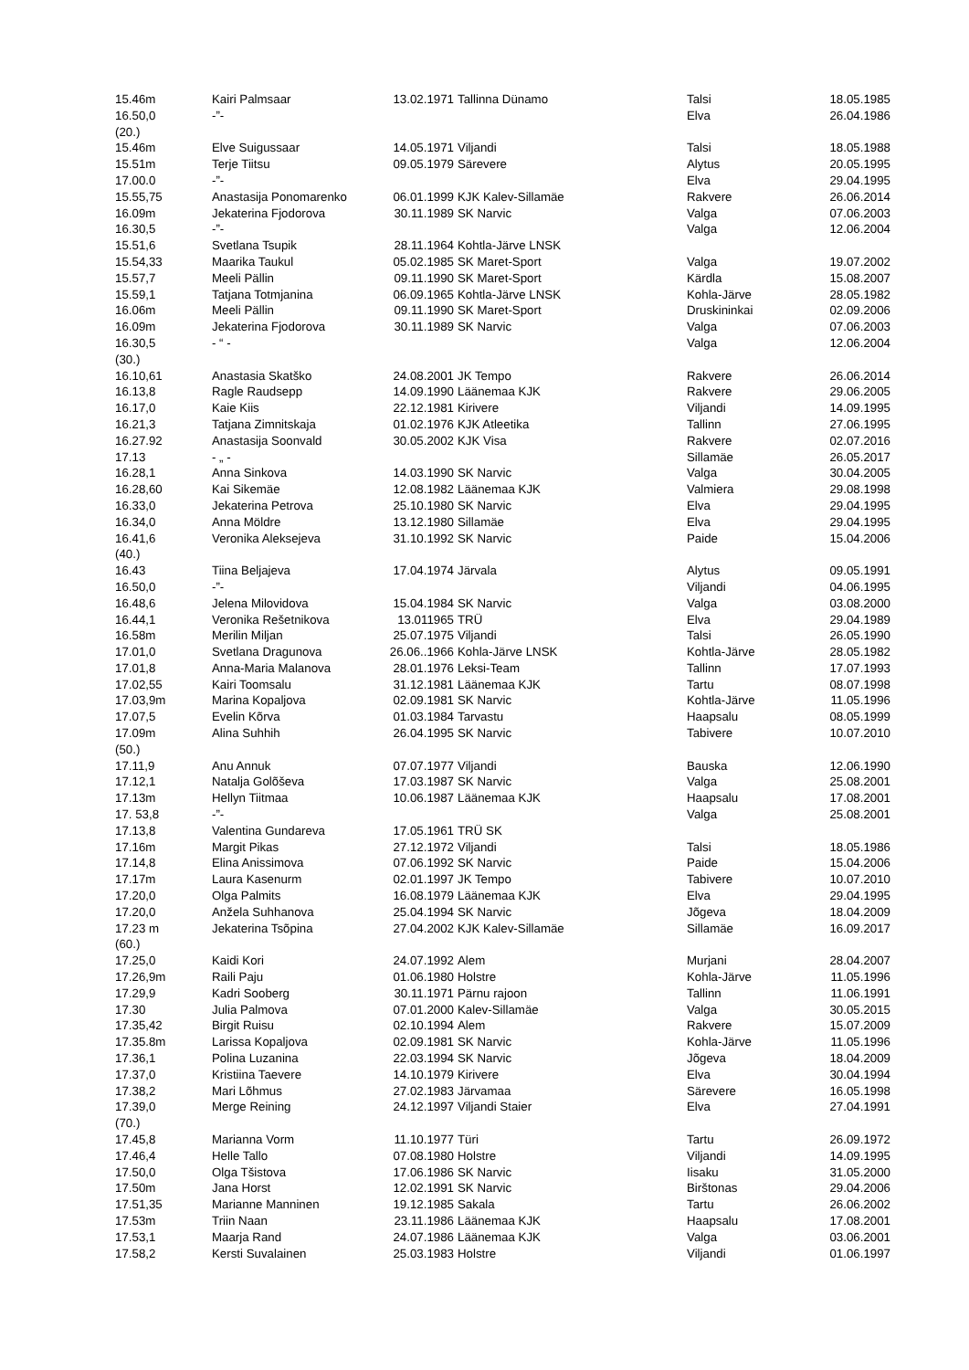| 15.46m | Kairi Palmsaar | 13.02.1971 | Tallinna Dünamo | Talsi | 18.05.1985 |
| 16.50,0 | -”- | | | Elva | 26.04.1986 |
| (20.) | | | | | |
| 15.46m | Elve Suigussaar | 14.05.1971 | Viljandi | Talsi | 18.05.1988 |
| 15.51m | Terje Tiitsu | 09.05.1979 | Särevere | Alytus | 20.05.1995 |
| 17.00.0 | -”- | | | Elva | 29.04.1995 |
| 15.55,75 | Anastasija Ponomarenko | 06.01.1999 | KJK Kalev-Sillamäe | Rakvere | 26.06.2014 |
| 16.09m | Jekaterina Fjodorova | 30.11.1989 | SK Narvic | Valga | 07.06.2003 |
| 16.30,5 | -”- | | | Valga | 12.06.2004 |
| 15.51,6 | Svetlana Tsupik | 28.11.1964 | Kohtla-Järve LNSK | | |
| 15.54,33 | Maarika Taukul | 05.02.1985 | SK Maret-Sport | Valga | 19.07.2002 |
| 15.57,7 | Meeli Pällin | 09.11.1990 | SK Maret-Sport | Kärdla | 15.08.2007 |
| 15.59,1 | Tatjana Totmjanina | 06.09.1965 | Kohtla-Järve LNSK | Kohla-Järve | 28.05.1982 |
| 16.06m | Meeli Pällin | 09.11.1990 | SK Maret-Sport | Druskininkai | 02.09.2006 |
| 16.09m | Jekaterina Fjodorova | 30.11.1989 | SK Narvic | Valga | 07.06.2003 |
| 16.30,5 | - “ - | | | Valga | 12.06.2004 |
| (30.) | | | | | |
| 16.10,61 | Anastasia Skatško | 24.08.2001 | JK Tempo | Rakvere | 26.06.2014 |
| 16.13,8 | Ragle Raudsepp | 14.09.1990 | Läänemaa KJK | Rakvere | 29.06.2005 |
| 16.17,0 | Kaie Kiis | 22.12.1981 | Kirivere | Viljandi | 14.09.1995 |
| 16.21,3 | Tatjana Zimnitskaja | 01.02.1976 | KJK Atleetika | Tallinn | 27.06.1995 |
| 16.27.92 | Anastasija Soonvald | 30.05.2002 | KJK Visa | Rakvere | 02.07.2016 |
| 17.13 | - „ - | | | Sillamäe | 26.05.2017 |
| 16.28,1 | Anna Sinkova | 14.03.1990 | SK Narvic | Valga | 30.04.2005 |
| 16.28,60 | Kai Sikemäe | 12.08.1982 | Läänemaa KJK | Valmiera | 29.08.1998 |
| 16.33,0 | Jekaterina Petrova | 25.10.1980 | SK Narvic | Elva | 29.04.1995 |
| 16.34,0 | Anna Möldre | 13.12.1980 | Sillamäe | Elva | 29.04.1995 |
| 16.41,6 | Veronika Aleksejeva | 31.10.1992 | SK Narvic | Paide | 15.04.2006 |
| (40.) | | | | | |
| 16.43 | Tiina Beljajeva | 17.04.1974 | Järvala | Alytus | 09.05.1991 |
| 16.50,0 | -”- | | | Viljandi | 04.06.1995 |
| 16.48,6 | Jelena Milovidova | 15.04.1984 | SK Narvic | Valga | 03.08.2000 |
| 16.44,1 | Veronika Rešetnikova | 13.011965 | TRÜ | Elva | 29.04.1989 |
| 16.58m | Merilin Miljan | 25.07.1975 | Viljandi | Talsi | 26.05.1990 |
| 17.01,0 | Svetlana Dragunova | 26.06..1966 | Kohla-Järve LNSK | Kohtla-Järve | 28.05.1982 |
| 17.01,8 | Anna-Maria Malanova | 28.01.1976 | Leksi-Team | Tallinn | 17.07.1993 |
| 17.02,55 | Kairi Toomsalu | 31.12.1981 | Läänemaa KJK | Tartu | 08.07.1998 |
| 17.03,9m | Marina Kopaljova | 02.09.1981 | SK Narvic | Kohtla-Järve | 11.05.1996 |
| 17.07,5 | Evelin Kõrva | 01.03.1984 | Tarvastu | Haapsalu | 08.05.1999 |
| 17.09m | Alina Suhhih | 26.04.1995 | SK Narvic | Tabivere | 10.07.2010 |
| (50.) | | | | | |
| 17.11,9 | Anu Annuk | 07.07.1977 | Viljandi | Bauska | 12.06.1990 |
| 17.12,1 | Natalja Golõševa | 17.03.1987 | SK Narvic | Valga | 25.08.2001 |
| 17.13m | Hellyn Tiitmaa | 10.06.1987 | Läänemaa KJK | Haapsalu | 17.08.2001 |
| 17. 53,8 | -”- | | | Valga | 25.08.2001 |
| 17.13,8 | Valentina Gundareva | 17.05.1961 | TRÜ SK | | |
| 17.16m | Margit Pikas | 27.12.1972 | Viljandi | Talsi | 18.05.1986 |
| 17.14,8 | Elina Anissimova | 07.06.1992 | SK Narvic | Paide | 15.04.2006 |
| 17.17m | Laura Kasenurm | 02.01.1997 | JK Tempo | Tabivere | 10.07.2010 |
| 17.20,0 | Olga Palmits | 16.08.1979 | Läänemaa KJK | Elva | 29.04.1995 |
| 17.20,0 | Anžela Suhhanova | 25.04.1994 | SK Narvic | Jõgeva | 18.04.2009 |
| 17.23 m | Jekaterina Tsõpina | 27.04.2002 | KJK Kalev-Sillamäe | Sillamäe | 16.09.2017 |
| (60.) | | | | | |
| 17.25,0 | Kaidi Kori | 24.07.1992 | Alem | Murjani | 28.04.2007 |
| 17.26,9m | Raili Paju | 01.06.1980 | Holstre | Kohla-Järve | 11.05.1996 |
| 17.29,9 | Kadri Sooberg | 30.11.1971 | Pärnu rajoon | Tallinn | 11.06.1991 |
| 17.30 | Julia Palmova | 07.01.2000 | Kalev-Sillamäe | Valga | 30.05.2015 |
| 17.35,42 | Birgit Ruisu | 02.10.1994 | Alem | Rakvere | 15.07.2009 |
| 17.35.8m | Larissa Kopaljova | 02.09.1981 | SK Narvic | Kohla-Järve | 11.05.1996 |
| 17.36,1 | Polina Luzanina | 22.03.1994 | SK Narvic | Jõgeva | 18.04.2009 |
| 17.37,0 | Kristiina Taevere | 14.10.1979 | Kirivere | Elva | 30.04.1994 |
| 17.38,2 | Mari Lõhmus | 27.02.1983 | Järvamaa | Särevere | 16.05.1998 |
| 17.39,0 | Merge Reining | 24.12.1997 | Viljandi Staier | Elva | 27.04.1991 |
| (70.) | | | | | |
| 17.45,8 | Marianna Vorm | 11.10.1977 | Türi | Tartu | 26.09.1972 |
| 17.46,4 | Helle Tallo | 07.08.1980 | Holstre | Viljandi | 14.09.1995 |
| 17.50,0 | Olga Tšistova | 17.06.1986 | SK Narvic | Iisaku | 31.05.2000 |
| 17.50m | Jana Horst | 12.02.1991 | SK Narvic | Birštonas | 29.04.2006 |
| 17.51,35 | Marianne Manninen | 19.12.1985 | Sakala | Tartu | 26.06.2002 |
| 17.53m | Triin Naan | 23.11.1986 | Läänemaa KJK | Haapsalu | 17.08.2001 |
| 17.53,1 | Maarja Rand | 24.07.1986 | Läänemaa KJK | Valga | 03.06.2001 |
| 17.58,2 | Kersti Suvalainen | 25.03.1983 | Holstre | Viljandi | 01.06.1997 |